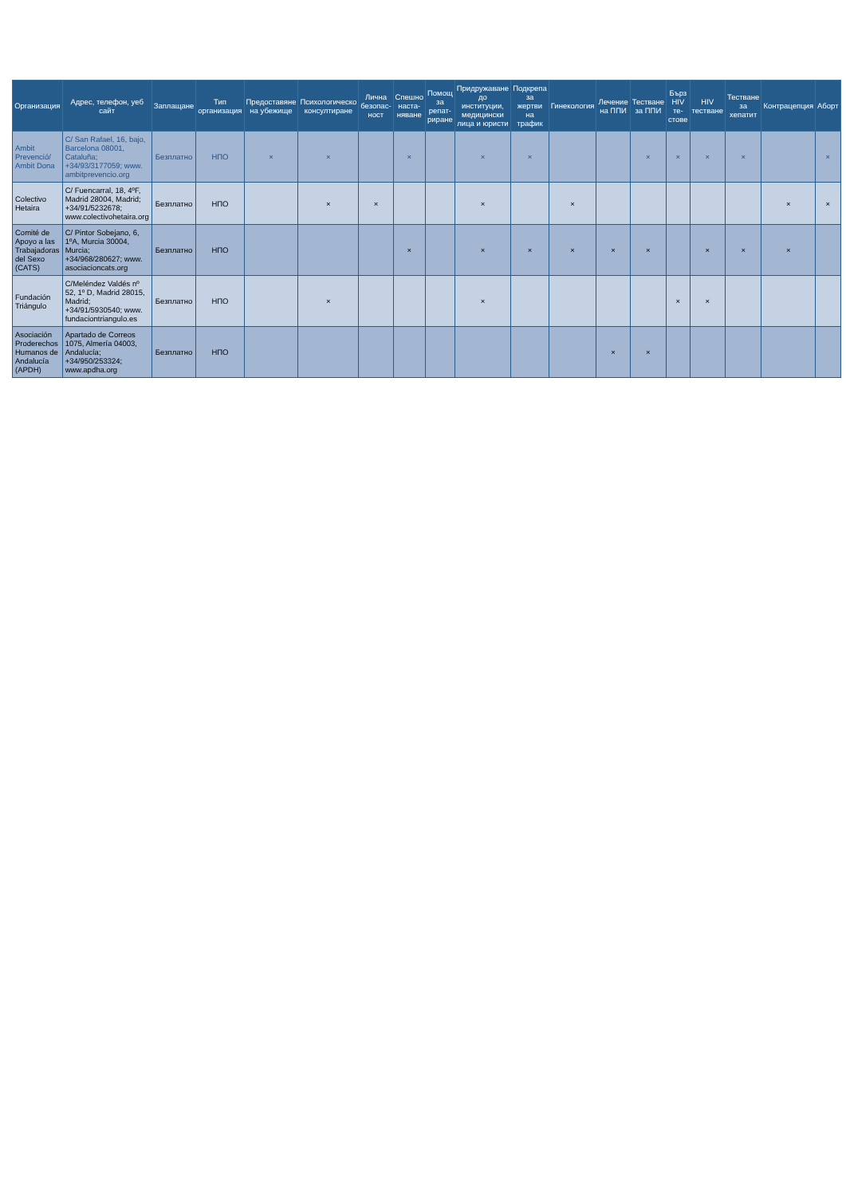| Организация | Адрес, телефон, уеб сайт | Заплащане | Тип организация | Предоставяне на убежище | Психологическо консултиране | Лична безопас-ност | Спешно наста-няване | Помощ за репат-риране | Придружаване до институции, медицински лица и юристи | Подкрепа за жертви на трафик | Гинекология | Лечение на ППИ | Тестване за ППИ | Бърз HIV те-стове | HIV тестване | Тестване за хепатит | Контрацепция | Аборт |
| --- | --- | --- | --- | --- | --- | --- | --- | --- | --- | --- | --- | --- | --- | --- | --- | --- | --- | --- |
| Ambit Prevenció/ Ambit Dona | C/ San Rafael, 16, bajo, Barcelona 08001, Cataluña; +34/93/3177059; www. ambitprevencio.org | Безплатно | НПО | × | × | | × | | × | × | | | × | × | × | × | | × |
| Colectivo Hetaira | C/ Fuencarral, 18, 4ºF, Madrid 28004, Madrid; +34/91/5232678; www.colectivohetaira.org | Безплатно | НПО | | × | × | | | × | | × | | | | | | × | × |
| Comité de Apoyo a las Trabajadoras del Sexo (CATS) | C/ Pintor Sobejano, 6, 1ºA, Murcia 30004, Murcia; +34/968/280627; www. asociacioncats.org | Безплатно | НПО | | | | × | | × | × | × | × | × | | × | × | × | |
| Fundación Triángulo | C/Meléndez Valdés nº 52, 1º D, Madrid 28015, Madrid; +34/91/5930540; www. fundaciontriangulo.es | Безплатно | НПО | | × | | | | × | | | | | × | × | | | |
| Asociación Proderechos Humanos de Andalucía (APDH) | Apartado de Correos 1075, Almería 04003, Andalucía; +34/950/253324; www.apdha.org | Безплатно | НПО | | | | | | | | | × | × | | | | | |